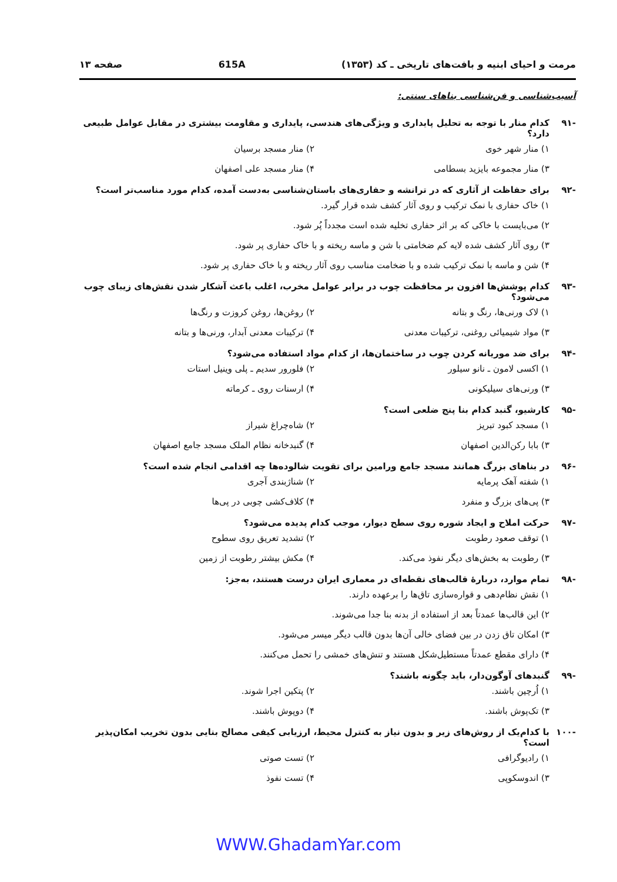مرمت و احیای ابنیه و بافت‌های تاریخی ـ کد (۱۳۵۳) 615A صفحه ۱۳
آسیب‌شناسی و فن‌شناسی بناهای سنتی:
-۹۱ کدام منار با توجه به تحلیل پایداری و ویژگی‌های هندسی، پایداری و مقاومت بیشتری در مقابل عوامل طبیعی دارد؟
۱) منار شهر خوی
۲) منار مسجد برسیان
۳) منار مجموعه بایزید بسطامی
۴) منار مسجد علی اصفهان
-۹۲ برای حفاظت از آثاری که در ترانشه و حفاری‌های باستان‌شناسی به‌دست آمده، کدام مورد مناسب‌تر است؟
۱) خاک حفاری با نمک ترکیب و روی آثار کشف شده قرار گیرد.
۲) می‌بایست با خاکی که بر اثر حفاری تخلیه شده است مجدداً پُر شود.
۳) روی آثار کشف شده لایه کم ضخامتی با شن و ماسه ریخته و با خاک حفاری پر شود.
۴) شن و ماسه با نمک ترکیب شده و با ضخامت مناسب روی آثار ریخته و با خاک حفاری پر شود.
-۹۳ کدام پوشش‌ها افزون بر محافظت چوب در برابر عوامل مخرب، اغلب باعث آشکار شدن نقش‌های زیبای چوب می‌شود؟
۱) لاک ورنی‌ها، رنگ و بتانه
۲) روغن‌ها، روغن کروزت و رنگ‌ها
۳) مواد شیمیائی روغنی، ترکیبات معدنی
۴) ترکیبات معدنی آبدار، ورنی‌ها و بتانه
-۹۴ برای ضد موریانه کردن چوب در ساختمان‌ها، از کدام مواد استفاده می‌شود؟
۱) اکسی لامون ـ نانو سیلور
۲) فلورور سدیم ـ پلی وینیل استات
۳) ورنی‌های سیلیکونی
۴) ارسنات روی ـ کرماته
-۹۵ کارشیو، گنبد کدام بنا پنج ضلعی است؟
۱) مسجد کبود تبریز
۲) شاه‌چراغ شیراز
۳) بابا رکن‌الدین اصفهان
۴) گنبدخانه نظام الملک مسجد جامع اصفهان
-۹۶ در بناهای بزرگ همانند مسجد جامع ورامین برای تقویت شالوده‌ها چه اقدامی انجام شده است؟
۱) شفته آهک پرمایه
۲) شناژبندی آجری
۳) پی‌های بزرگ و منفرد
۴) کلاف‌کشی چوبی در پی‌ها
-۹۷ حرکت املاح و ایجاد شوره روی سطح دیوار، موجب کدام پدیده می‌شود؟
۱) توقف صعود رطوبت
۲) تشدید تعریق روی سطوح
۳) رطوبت به بخش‌های دیگر نفوذ می‌کند.
۴) مکش بیشتر رطوبت از زمین
-۹۸ تمام موارد، دربارهٔ قالب‌های نقطه‌ای در معماری ایران درست هستند، به‌جز:
۱) نقش نظام‌دهی و قواره‌سازی تاق‌ها را برعهده دارند.
۲) این قالب‌ها عمدتاً بعد از استفاده از بدنه بنا جدا می‌شوند.
۳) امکان تاق زدن در بین فضای خالی آن‌ها بدون قالب دیگر میسر می‌شود.
۴) دارای مقطع عمدتاً مستطیل‌شکل هستند و تنش‌های خمشی را تحمل می‌کنند.
-۹۹ گنبدهای آوگون‌دار، باید چگونه باشند؟
۱) اُرچین باشند.
۲) پتکین اجرا شوند.
۳) تک‌پوش باشند.
۴) دوپوش باشند.
-۱۰۰ با کدام‌یک از روش‌های زیر و بدون نیاز به کنترل محیط، ارزیابی کیفی مصالح بنایی بدون تخریب امکان‌پذیر است؟
۱) رادیوگرافی
۲) تست صوتی
۳) اندوسکوپی
۴) تست نفوذ
WWW.GhadamYar.com